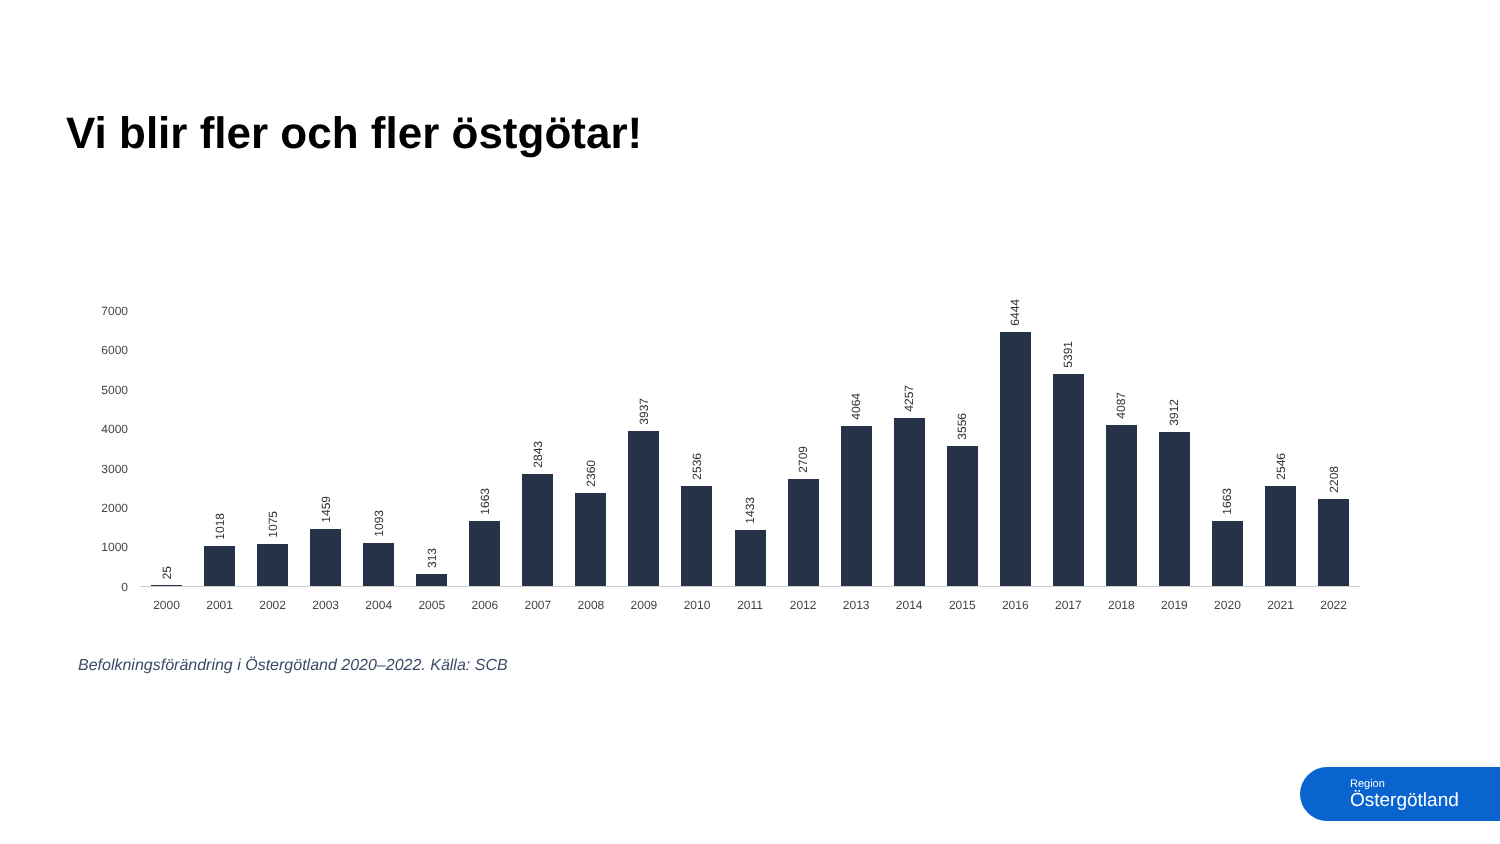Vi blir fler och fler östgötar!
7000
6000
5000
4000
3000
2000
1000
0
25
1018
1075
1459
1093
313
1663
2843
2360
3937
2536
1433
2709
4064
4257
3556
6444
5391
4087
3912
1663
2546
2208
2000 2001 2002 2003 2004 2005 2006 2007 2008 2009 2010 2011 2012 2013 2014 2015 2016 2017 2018 2019 2020 2021 2022
Befolkningsförändring i Östergötland 2020–2022. Källa: SCB
Region
Östergötland